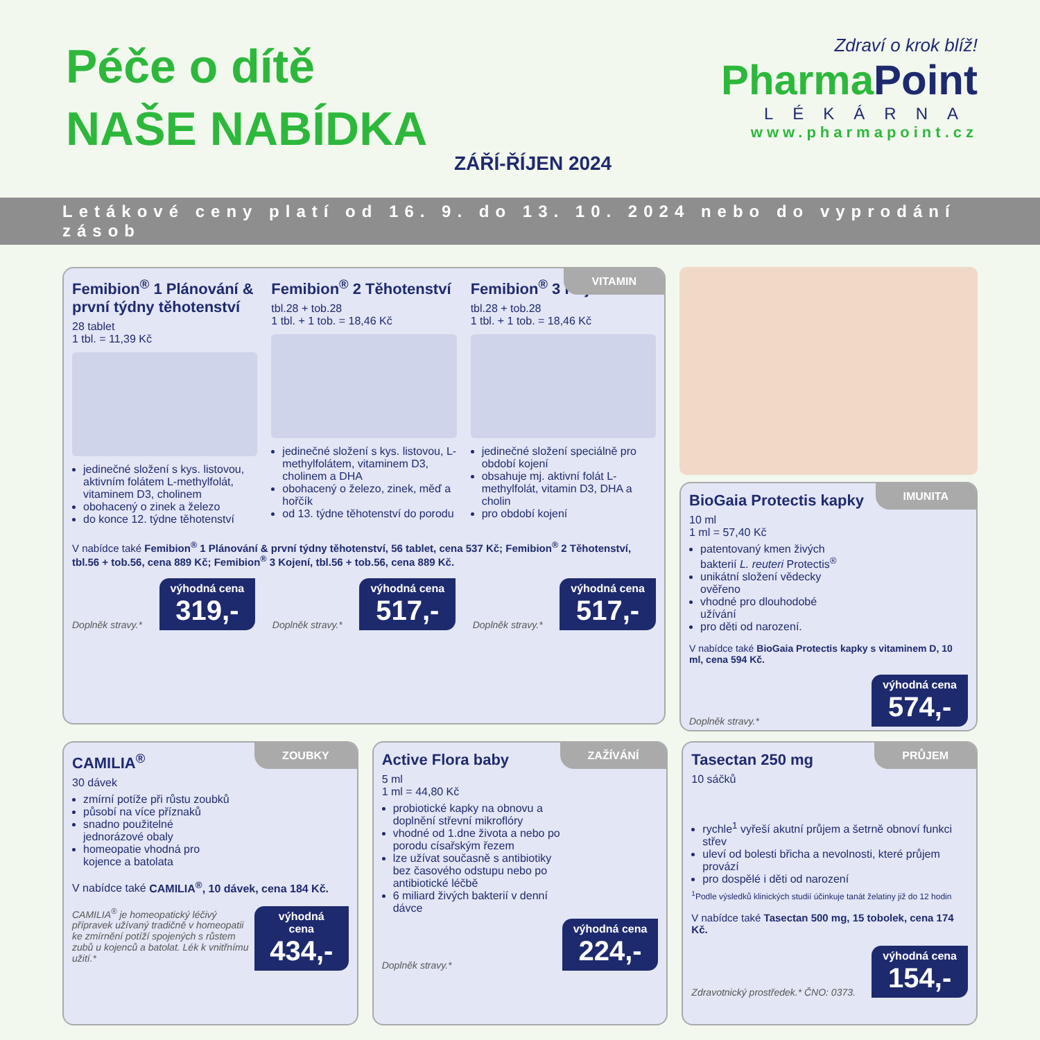Péče o dítě
NAŠE NABÍDKA
ZÁŘÍ-ŘÍJEN 2024
Zdraví o krok blíž!
PharmaPoint
LÉKÁRNA
www.pharmapoint.cz
Letákové ceny platí od 16. 9. do 13. 10. 2024 nebo do vyprodání zásob
VITAMIN
Femibion<sup>®</sup> 1 Plánování & první týdny těhotenství
28 tablet
1 tbl. = 11,39 Kč
jedinečné složení s kys. listovou, aktivním folátem L-methylfolát, vitaminem D3, cholinem
obohacený o zinek a železo
do konce 12. týdne těhotenství
Femibion<sup>®</sup> 2 Těhotenství
tbl.28 + tob.28
1 tbl. + 1 tob. = 18,46 Kč
jedinečné složení s kys. listovou, L-methylfolátem, vitaminem D3, cholinem a DHA
obohacený o železo, zinek, měď a hořčík
od 13. týdne těhotenství do porodu
Femibion<sup>®</sup> 3 Kojení
tbl.28 + tob.28
1 tbl. + 1 tob. = 18,46 Kč
jedinečné složení speciálně pro období kojení
obsahuje mj. aktivní folát L-methylfolát, vitamin D3, DHA a cholin
pro období kojení
V nabídce také Femibion<sup>®</sup> 1 Plánování & první týdny těhotenství, 56 tablet, cena 537 Kč; Femibion<sup>®</sup> 2 Těhotenství, tbl.56 + tob.56, cena 889 Kč; Femibion<sup>®</sup> 3 Kojení, tbl.56 + tob.56, cena 889 Kč.
Doplněk stravy.* výhodná cena 319,- Doplněk stravy.* výhodná cena 517,- Doplněk stravy.* výhodná cena 517,-
IMUNITA
BioGaia Protectis kapky
10 ml
1 ml = 57,40 Kč
patentovaný kmen živých bakterií L. reuteri Protectis<sup>®</sup>
unikátní složení vědecky ověřeno
vhodné pro dlouhodobé užívání
pro děti od narození.
V nabídce také BioGaia Protectis kapky s vitaminem D, 10 ml, cena 594 Kč.
Doplněk stravy.* výhodná cena 574,-
ZOUBKY
CAMILIA<sup>®</sup>
30 dávek
zmírní potíže při růstu zoubků
působí na více příznaků
snadno použitelné jednorázové obaly
homeopatie vhodná pro kojence a batolata
V nabídce také CAMILIA<sup>®</sup>, 10 dávek, cena 184 Kč.
CAMILIA<sup>®</sup> je homeopatický léčivý přípravek užívaný tradičně v homeopatii ke zmírnění potíží spojených s růstem zubů u kojenců a batolat. Lék k vnitřnímu užití.* výhodná cena 434,-
ZAŽÍVÁNÍ
Active Flora baby
5 ml
1 ml = 44,80 Kč
probiotické kapky na obnovu a doplnění střevní mikroflóry
vhodné od 1.dne života a nebo po porodu císařským řezem
lze užívat současně s antibiotiky bez časového odstupu nebo po antibiotické léčbě
6 miliard živých bakterií v denní dávce
Doplněk stravy.* výhodná cena 224,-
PRŮJEM
Tasectan 250 mg
10 sáčků
rychle<sup>1</sup> vyřeší akutní průjem a šetrně obnoví funkci střev
uleví od bolesti břicha a nevolnosti, které průjem provází
pro dospělé i děti od narození
<sup>1</sup> Podle výsledků klinických studií účinkuje tanát želatiny již do 12 hodin
V nabídce také Tasectan 500 mg, 15 tobolek, cena 174 Kč.
Zdravotnický prostředek.* ČNO: 0373. výhodná cena 154,-